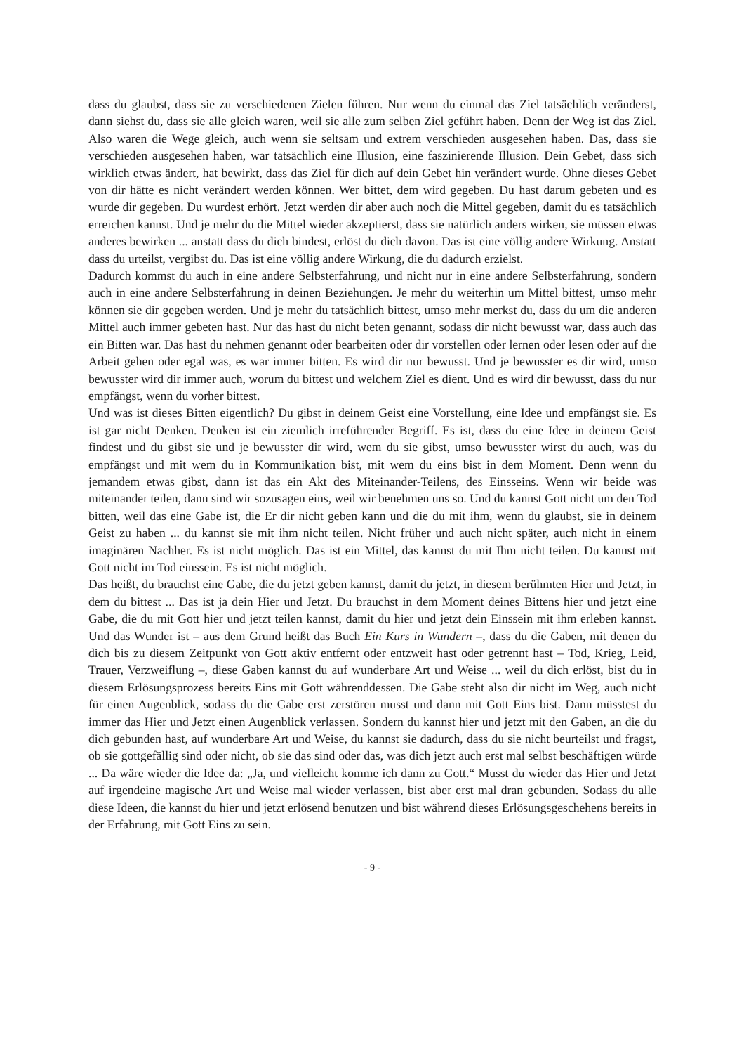dass du glaubst, dass sie zu verschiedenen Zielen führen. Nur wenn du einmal das Ziel tatsächlich veränderst, dann siehst du, dass sie alle gleich waren, weil sie alle zum selben Ziel geführt haben. Denn der Weg ist das Ziel. Also waren die Wege gleich, auch wenn sie seltsam und extrem verschieden ausgesehen haben. Das, dass sie verschieden ausgesehen haben, war tatsächlich eine Illusion, eine faszinierende Illusion. Dein Gebet, dass sich wirklich etwas ändert, hat bewirkt, dass das Ziel für dich auf dein Gebet hin verändert wurde. Ohne dieses Gebet von dir hätte es nicht verändert werden können. Wer bittet, dem wird gegeben. Du hast darum gebeten und es wurde dir gegeben. Du wurdest erhört. Jetzt werden dir aber auch noch die Mittel gegeben, damit du es tatsächlich erreichen kannst. Und je mehr du die Mittel wieder akzeptierst, dass sie natürlich anders wirken, sie müssen etwas anderes bewirken ... anstatt dass du dich bindest, erlöst du dich davon. Das ist eine völlig andere Wirkung. Anstatt dass du urteilst, vergibst du. Das ist eine völlig andere Wirkung, die du dadurch erzielst.
Dadurch kommst du auch in eine andere Selbsterfahrung, und nicht nur in eine andere Selbsterfahrung, sondern auch in eine andere Selbsterfahrung in deinen Beziehungen. Je mehr du weiterhin um Mittel bittest, umso mehr können sie dir gegeben werden. Und je mehr du tatsächlich bittest, umso mehr merkst du, dass du um die anderen Mittel auch immer gebeten hast. Nur das hast du nicht beten genannt, sodass dir nicht bewusst war, dass auch das ein Bitten war. Das hast du nehmen genannt oder bearbeiten oder dir vorstellen oder lernen oder lesen oder auf die Arbeit gehen oder egal was, es war immer bitten. Es wird dir nur bewusst. Und je bewusster es dir wird, umso bewusster wird dir immer auch, worum du bittest und welchem Ziel es dient. Und es wird dir bewusst, dass du nur empfängst, wenn du vorher bittest.
Und was ist dieses Bitten eigentlich? Du gibst in deinem Geist eine Vorstellung, eine Idee und empfängst sie. Es ist gar nicht Denken. Denken ist ein ziemlich irreführender Begriff. Es ist, dass du eine Idee in deinem Geist findest und du gibst sie und je bewusster dir wird, wem du sie gibst, umso bewusster wirst du auch, was du empfängst und mit wem du in Kommunikation bist, mit wem du eins bist in dem Moment. Denn wenn du jemandem etwas gibst, dann ist das ein Akt des Miteinander-Teilens, des Einsseins. Wenn wir beide was miteinander teilen, dann sind wir sozusagen eins, weil wir benehmen uns so. Und du kannst Gott nicht um den Tod bitten, weil das eine Gabe ist, die Er dir nicht geben kann und die du mit ihm, wenn du glaubst, sie in deinem Geist zu haben ... du kannst sie mit ihm nicht teilen. Nicht früher und auch nicht später, auch nicht in einem imaginären Nachher. Es ist nicht möglich. Das ist ein Mittel, das kannst du mit Ihm nicht teilen. Du kannst mit Gott nicht im Tod einssein. Es ist nicht möglich.
Das heißt, du brauchst eine Gabe, die du jetzt geben kannst, damit du jetzt, in diesem berühmten Hier und Jetzt, in dem du bittest ... Das ist ja dein Hier und Jetzt. Du brauchst in dem Moment deines Bittens hier und jetzt eine Gabe, die du mit Gott hier und jetzt teilen kannst, damit du hier und jetzt dein Einssein mit ihm erleben kannst. Und das Wunder ist – aus dem Grund heißt das Buch Ein Kurs in Wundern –, dass du die Gaben, mit denen du dich bis zu diesem Zeitpunkt von Gott aktiv entfernt oder entzweit hast oder getrennt hast – Tod, Krieg, Leid, Trauer, Verzweiflung –, diese Gaben kannst du auf wunderbare Art und Weise ... weil du dich erlöst, bist du in diesem Erlösungsprozess bereits Eins mit Gott währenddessen. Die Gabe steht also dir nicht im Weg, auch nicht für einen Augenblick, sodass du die Gabe erst zerstören musst und dann mit Gott Eins bist. Dann müsstest du immer das Hier und Jetzt einen Augenblick verlassen. Sondern du kannst hier und jetzt mit den Gaben, an die du dich gebunden hast, auf wunderbare Art und Weise, du kannst sie dadurch, dass du sie nicht beurteilst und fragst, ob sie gottgefällig sind oder nicht, ob sie das sind oder das, was dich jetzt auch erst mal selbst beschäftigen würde ... Da wäre wieder die Idee da: „Ja, und vielleicht komme ich dann zu Gott.“ Musst du wieder das Hier und Jetzt auf irgendeine magische Art und Weise mal wieder verlassen, bist aber erst mal dran gebunden. Sodass du alle diese Ideen, die kannst du hier und jetzt erlösend benutzen und bist während dieses Erlösungsgeschehens bereits in der Erfahrung, mit Gott Eins zu sein.
- 9 -